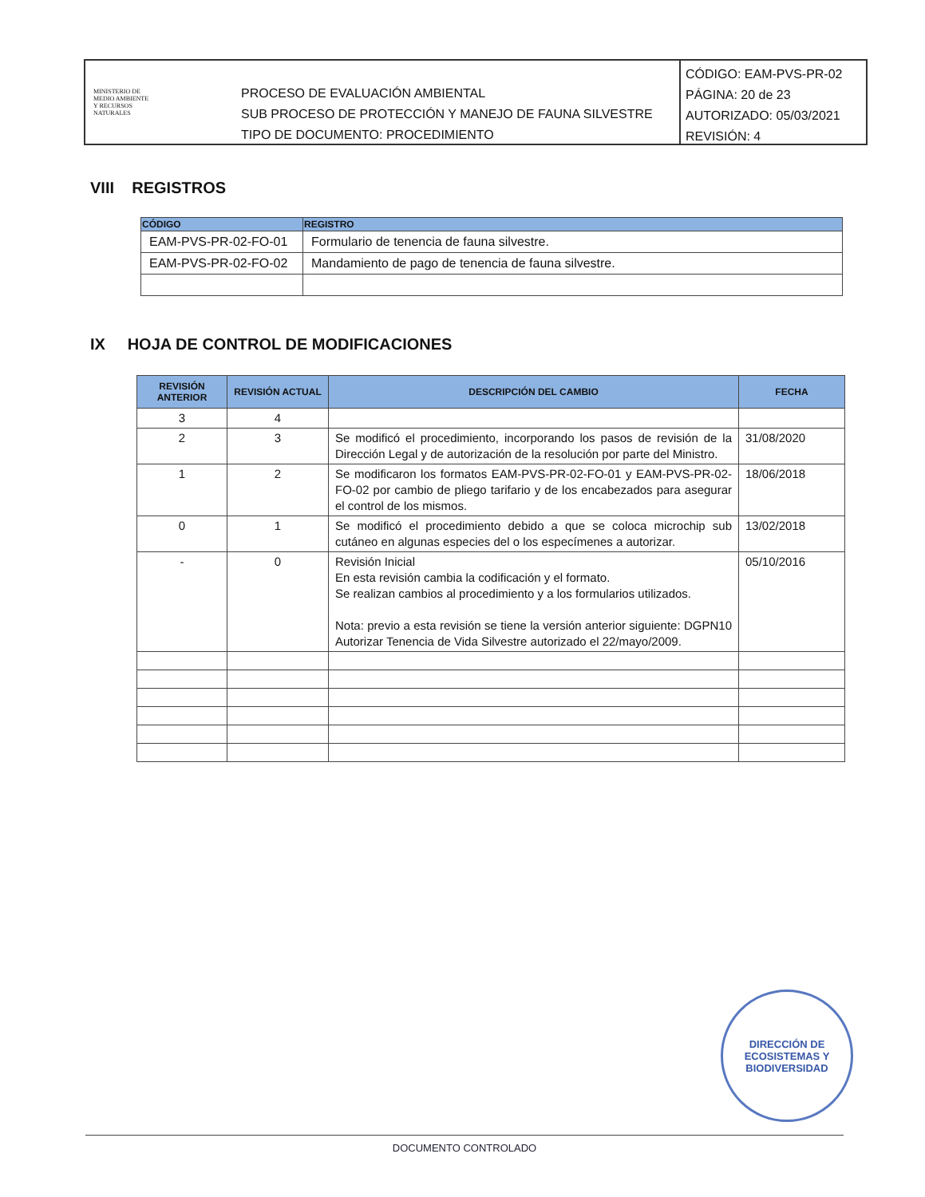MINISTERIO DE
MEDIO AMBIENTE
Y RECURSOS
NATURALES
PROCESO DE EVALUACIÓN AMBIENTAL
SUB PROCESO DE PROTECCIÓN Y MANEJO DE FAUNA SILVESTRE
TIPO DE DOCUMENTO: PROCEDIMIENTO
CÓDIGO: EAM-PVS-PR-02
PÁGINA: 20 de 23
AUTORIZADO: 05/03/2021
REVISIÓN: 4
VIII REGISTROS
| CÓDIGO | REGISTRO |
| --- | --- |
| EAM-PVS-PR-02-FO-01 | Formulario de tenencia de fauna silvestre. |
| EAM-PVS-PR-02-FO-02 | Mandamiento de pago de tenencia de fauna silvestre. |
IX HOJA DE CONTROL DE MODIFICACIONES
| REVISIÓN ANTERIOR | REVISIÓN ACTUAL | DESCRIPCIÓN DEL CAMBIO | FECHA |
| --- | --- | --- | --- |
| 3 | 4 | | |
| 2 | 3 | Se modificó el procedimiento, incorporando los pasos de revisión de la Dirección Legal y de autorización de la resolución por parte del Ministro. | 31/08/2020 |
| 1 | 2 | Se modificaron los formatos EAM-PVS-PR-02-FO-01 y EAM-PVS-PR-02-FO-02 por cambio de pliego tarifario y de los encabezados para asegurar el control de los mismos. | 18/06/2018 |
| 0 | 1 | Se modificó el procedimiento debido a que se coloca microchip sub cutáneo en algunas especies del o los especímenes a autorizar. | 13/02/2018 |
| - | 0 | Revisión Inicial En esta revisión cambia la codificación y el formato. Se realizan cambios al procedimiento y a los formularios utilizados. Nota: previo a esta revisión se tiene la versión anterior siguiente: DGPN10 Autorizar Tenencia de Vida Silvestre autorizado el 22/mayo/2009. | 05/10/2016 |
DIRECCIÓN DE
ECOSISTEMAS Y
BIODIVERSIDAD
DOCUMENTO CONTROLADO